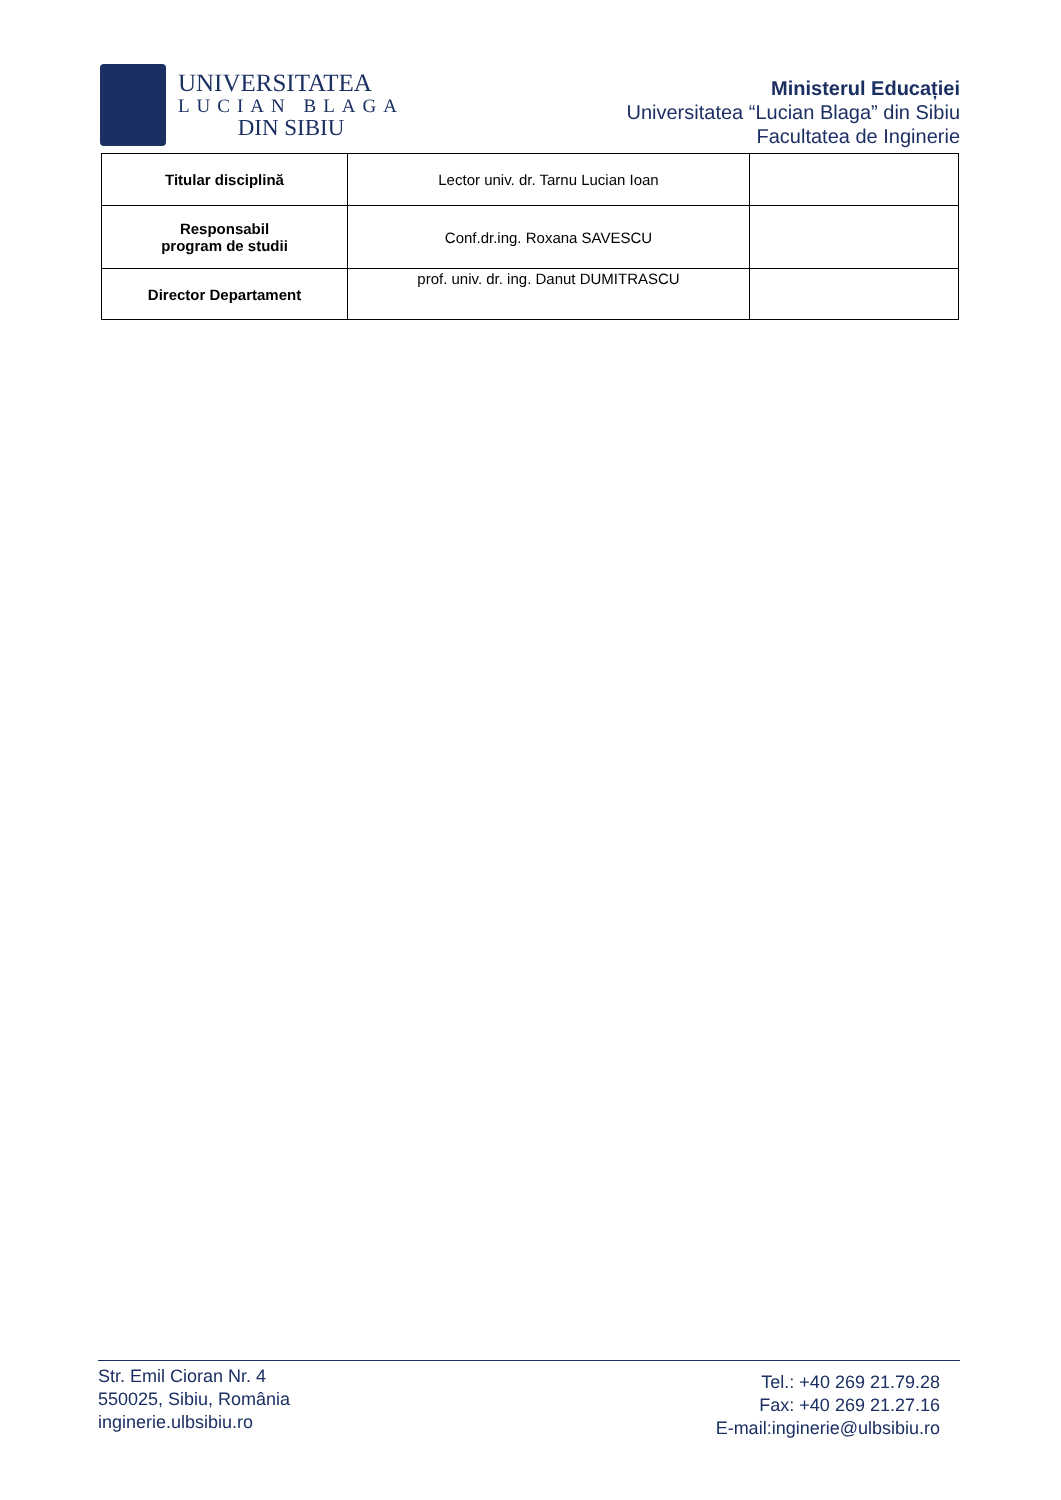UNIVERSITATEA
LUCIAN BLAGA
DIN SIBIU
Ministerul Educației
Universitatea “Lucian Blaga” din Sibiu
Facultatea de Inginerie
| Titular disciplină | Lector univ. dr. Tarnu Lucian Ioan | |
| Responsabil program de studii | Conf.dr.ing. Roxana SAVESCU | |
| Director Departament | prof. univ. dr. ing. Danut DUMITRASCU | |
Str. Emil Cioran Nr. 4
550025, Sibiu, România
inginerie.ulbsibiu.ro
Tel.: +40 269 21.79.28
Fax: +40 269 21.27.16
E-mail:inginerie@ulbsibiu.ro